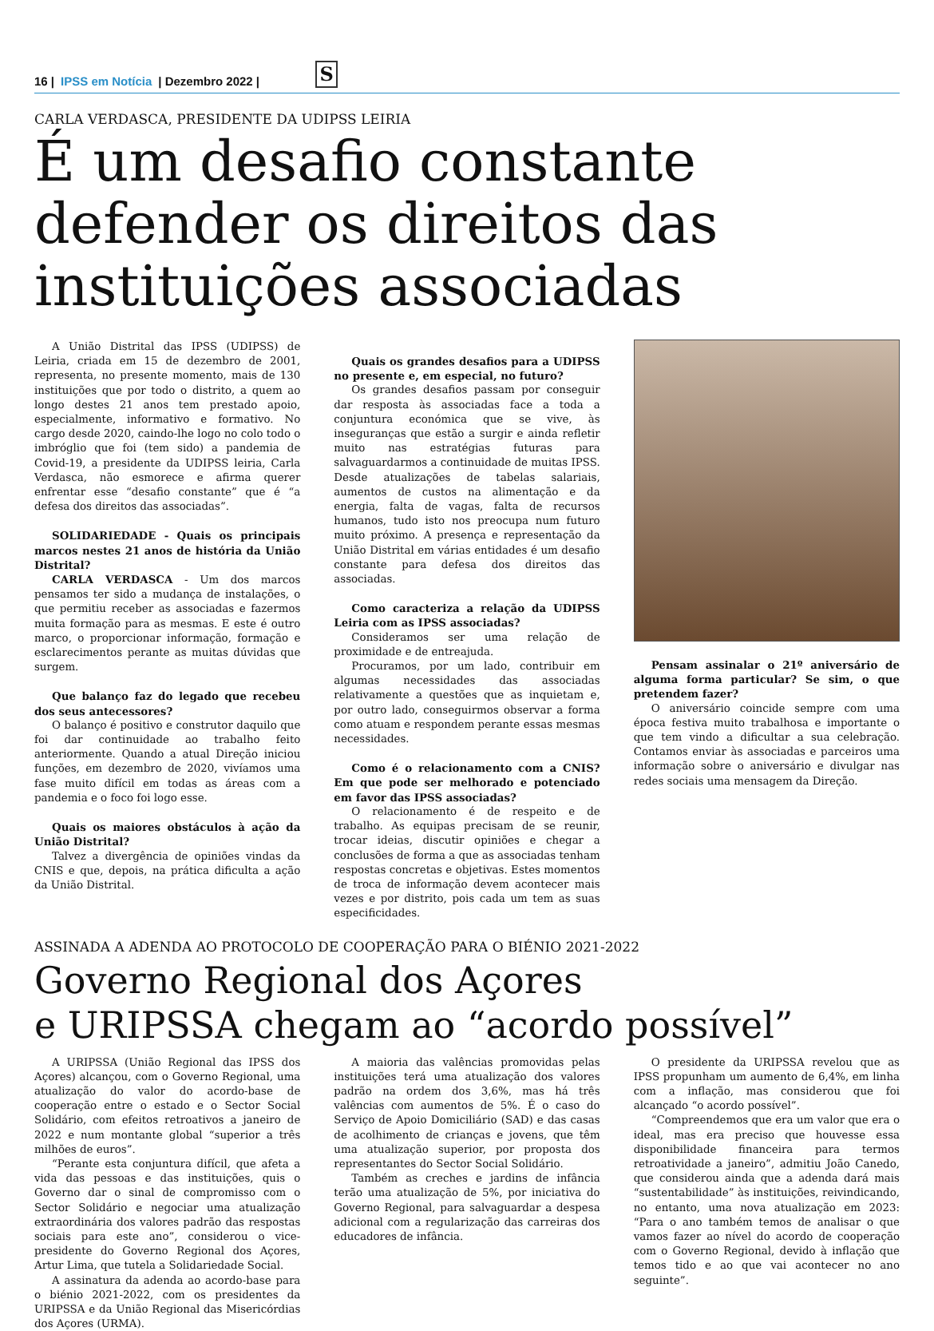16 | IPSS em Notícia | Dezembro 2022 | S
CARLA VERDASCA, PRESIDENTE DA UDIPSS LEIRIA
É um desafio constante defender os direitos das instituições associadas
A União Distrital das IPSS (UDIPSS) de Leiria, criada em 15 de dezembro de 2001, representa, no presente momento, mais de 130 instituições que por todo o distrito, a quem ao longo destes 21 anos tem prestado apoio, especialmente, informativo e formativo. No cargo desde 2020, caindo-lhe logo no colo todo o imbróglio que foi (tem sido) a pandemia de Covid-19, a presidente da UDIPSS leiria, Carla Verdasca, não esmorece e afirma querer enfrentar esse “desafio constante” que é “a defesa dos direitos das associadas”.
SOLIDARIEDADE - Quais os principais marcos nestes 21 anos de história da União Distrital?
CARLA VERDASCA - Um dos marcos pensamos ter sido a mudança de instalações, o que permitiu receber as associadas e fazermos muita formação para as mesmas. E este é outro marco, o proporcionar informação, formação e esclarecimentos perante as muitas dúvidas que surgem.
Que balanço faz do legado que recebeu dos seus antecessores?
O balanço é positivo e construtor daquilo que foi dar continuidade ao trabalho feito anteriormente. Quando a atual Direção iniciou funções, em dezembro de 2020, vivíamos uma fase muito difícil em todas as áreas com a pandemia e o foco foi logo esse.
Quais os maiores obstáculos à ação da União Distrital?
Talvez a divergência de opiniões vindas da CNIS e que, depois, na prática dificulta a ação da União Distrital.
Quais os grandes desafios para a UDIPSS no presente e, em especial, no futuro?
Os grandes desafios passam por conseguir dar resposta às associadas face a toda a conjuntura económica que se vive, às inseguranças que estão a surgir e ainda refletir muito nas estratégias futuras para salvaguardarmos a continuidade de muitas IPSS. Desde atualizações de tabelas salariais, aumentos de custos na alimentação e da energia, falta de vagas, falta de recursos humanos, tudo isto nos preocupa num futuro muito próximo. A presença e representação da União Distrital em várias entidades é um desafio constante para defesa dos direitos das associadas.
Como caracteriza a relação da UDIPSS Leiria com as IPSS associadas?
Consideramos ser uma relação de proximidade e de entreajuda.
Procuramos, por um lado, contribuir em algumas necessidades das associadas relativamente a questões que as inquietam e, por outro lado, conseguirmos observar a forma como atuam e respondem perante essas mesmas necessidades.
Como é o relacionamento com a CNIS? Em que pode ser melhorado e potenciado em favor das IPSS associadas?
O relacionamento é de respeito e de trabalho. As equipas precisam de se reunir, trocar ideias, discutir opiniões e chegar a conclusões de forma a que as associadas tenham respostas concretas e objetivas. Estes momentos de troca de informação devem acontecer mais vezes e por distrito, pois cada um tem as suas especificidades.
Pensam assinalar o 21º aniversário de alguma forma particular? Se sim, o que pretendem fazer?
O aniversário coincide sempre com uma época festiva muito trabalhosa e importante o que tem vindo a dificultar a sua celebração. Contamos enviar às associadas e parceiros uma informação sobre o aniversário e divulgar nas redes sociais uma mensagem da Direção.
ASSINADA A ADENDA AO PROTOCOLO DE COOPERAÇÃO PARA O BIÉNIO 2021-2022
Governo Regional dos Açores
e URIPSSA chegam ao “acordo possível”
A URIPSSA (União Regional das IPSS dos Açores) alcançou, com o Governo Regional, uma atualização do valor do acordo-base de cooperação entre o estado e o Sector Social Solidário, com efeitos retroativos a janeiro de 2022 e num montante global “superior a três milhões de euros”.
“Perante esta conjuntura difícil, que afeta a vida das pessoas e das instituições, quis o Governo dar o sinal de compromisso com o Sector Solidário e negociar uma atualização extraordinária dos valores padrão das respostas sociais para este ano”, considerou o vice-presidente do Governo Regional dos Açores, Artur Lima, que tutela a Solidariedade Social.
A assinatura da adenda ao acordo-base para o biénio 2021-2022, com os presidentes da URIPSSA e da União Regional das Misericórdias dos Açores (URMA).
A maioria das valências promovidas pelas instituições terá uma atualização dos valores padrão na ordem dos 3,6%, mas há três valências com aumentos de 5%. É o caso do Serviço de Apoio Domiciliário (SAD) e das casas de acolhimento de crianças e jovens, que têm uma atualização superior, por proposta dos representantes do Sector Social Solidário.
Também as creches e jardins de infância terão uma atualização de 5%, por iniciativa do Governo Regional, para salvaguardar a despesa adicional com a regularização das carreiras dos educadores de infância.
O presidente da URIPSSA revelou que as IPSS propunham um aumento de 6,4%, em linha com a inflação, mas considerou que foi alcançado “o acordo possível”.
“Compreendemos que era um valor que era o ideal, mas era preciso que houvesse essa disponibilidade financeira para termos retroatividade a janeiro”, admitiu João Canedo, que considerou ainda que a adenda dará mais “sustentabilidade” às instituições, reivindicando, no entanto, uma nova atualização em 2023: “Para o ano também temos de analisar o que vamos fazer ao nível do acordo de cooperação com o Governo Regional, devido à inflação que temos tido e ao que vai acontecer no ano seguinte”.